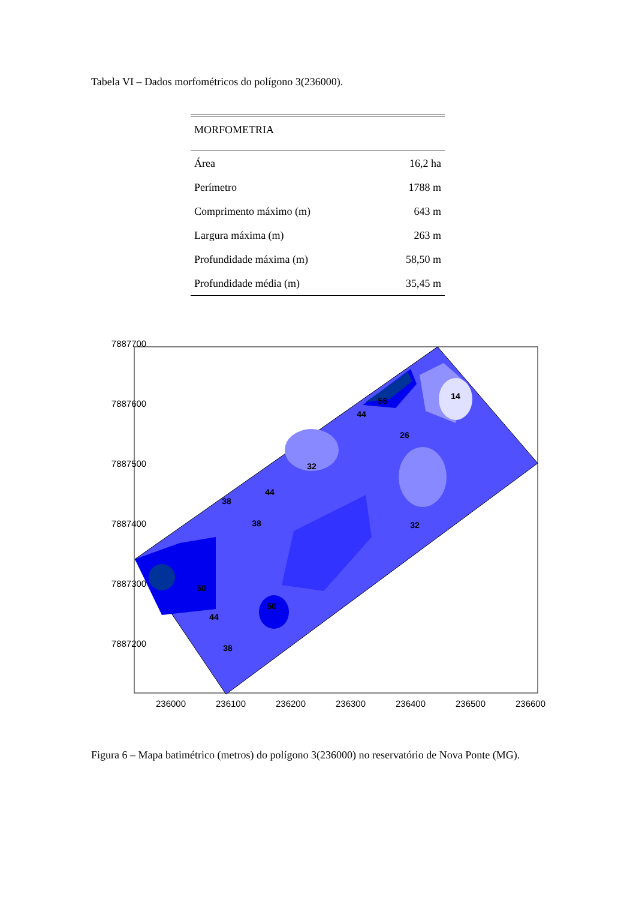Tabela VI – Dados morfométricos do polígono 3(236000).
| MORFOMETRIA | |
| --- | --- |
| Área | 16,2 ha |
| Perímetro | 1788 m |
| Comprimento máximo (m) | 643 m |
| Largura máxima (m) | 263 m |
| Profundidade máxima (m) | 58,50 m |
| Profundidade média (m) | 35,45 m |
7887700
7887600
7887500
7887400
7887300
7887200
236000
236100
236200
236300
236400
236500
236600
56
44
14
26
32
44
38
38
32
50
50
44
38
Figura 6 – Mapa batimétrico (metros) do polígono 3(236000) no reservatório de Nova Ponte (MG).